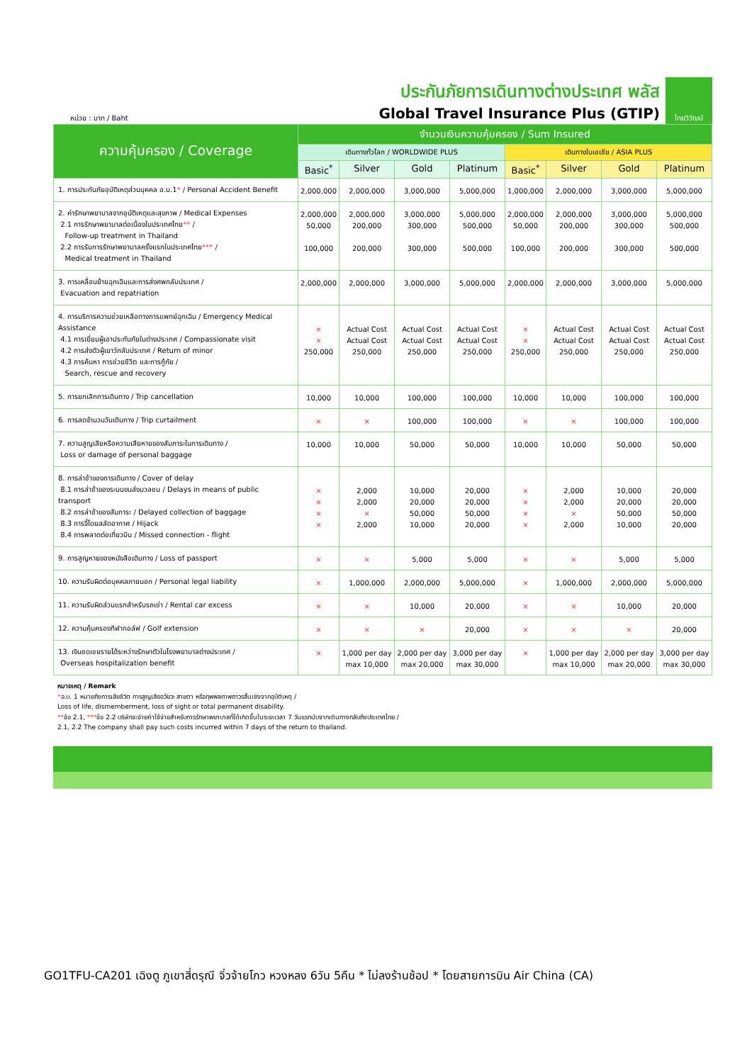หน่วย : บาท / Baht
ประกันภัยการเดินทางต่างประเทศ พลัส
Global Travel Insurance Plus (GTIP)
ไทยวิวัฒน์
| ความคุ้มครอง / Coverage | จำนวนเงินความคุ้มครอง / Sum Insured | | | | | | | |
| --- | --- | --- | --- | --- | --- | --- | --- | --- |
| | เดินทางทั่วโลก / WORLDWIDE PLUS | | | | เดินทางในเอเชีย / ASIA PLUS | | | |
| | Basic<sup>*</sup> | Silver | Gold | Platinum | Basic<sup>*</sup> | Silver | Gold | Platinum |
| 1. การประกันภัยอุบัติเหตุส่วนบุคคล อ.บ.1 * / Personal Accident Benefit | 2,000,000 | 2,000,000 | 3,000,000 | 5,000,000 | 1,000,000 | 2,000,000 | 3,000,000 | 5,000,000 |
| 2. ค่ารักษาพยาบาลจากอุบัติเหตุและสุขภาพ / Medical Expenses 2.1 การรักษาพยาบาลต่อเนื่องในประเทศไทย ** / Follow-up treatment in Thailand 2.2 การรับการรักษาพยาบาลครั้งแรกในประเทศไทย *** / Medical treatment in Thailand | 2,000,000 50,000 100,000 | 2,000,000 200,000 200,000 | 3,000,000 300,000 300,000 | 5,000,000 500,000 500,000 | 2,000,000 50,000 100,000 | 2,000,000 200,000 200,000 | 3,000,000 300,000 300,000 | 5,000,000 500,000 500,000 |
| 3. การเคลื่อนย้ายฉุกเฉินและการส่งศพกลับประเทศ / Evacuation and repatriation | 2,000,000 | 2,000,000 | 3,000,000 | 5,000,000 | 2,000,000 | 2,000,000 | 3,000,000 | 5,000,000 |
| 4. การบริการความช่วยเหลือทางการแพทย์ฉุกเฉิน / Emergency Medical Assistance 4.1 การเยี่ยมผู้เอาประกันภัยในต่างประเทศ / Compassionate visit 4.2 การส่งตัวผู้เยาว์กลับประเทศ / Return of minor 4.3 การค้นหา การช่วยชีวิต และการกู้ภัย / Search, rescue and recovery | × × 250,000 | Actual Cost Actual Cost 250,000 | Actual Cost Actual Cost 250,000 | Actual Cost Actual Cost 250,000 | × × 250,000 | Actual Cost Actual Cost 250,000 | Actual Cost Actual Cost 250,000 | Actual Cost Actual Cost 250,000 |
| 5. การยกเลิกการเดินทาง / Trip cancellation | 10,000 | 10,000 | 100,000 | 100,000 | 10,000 | 10,000 | 100,000 | 100,000 |
| 6. การลดจำนวนวันเดินทาง / Trip curtailment | × | × | 100,000 | 100,000 | × | × | 100,000 | 100,000 |
| 7. ความสูญเสียหรือความเสียหายของสัมภาระในการเดินทาง / Loss or damage of personal baggage | 10,000 | 10,000 | 50,000 | 50,000 | 10,000 | 10,000 | 50,000 | 50,000 |
| 8. การล่าช้าของการเดินทาง / Cover of delay 8.1 การล่าช้าของระบบขนส่งมวลชน / Delays in means of public transport 8.2 การล่าช้าของสัมภาระ / Delayed collection of baggage 8.3 การจี้โดยสลัดอากาศ / Hijack 8.4 การพลาดต่อเที่ยวบิน / Missed connection - flight | × × × × | 2,000 2,000 × 2,000 | 10,000 20,000 50,000 10,000 | 20,000 20,000 50,000 20,000 | × × × × | 2,000 2,000 × 2,000 | 10,000 20,000 50,000 10,000 | 20,000 20,000 50,000 20,000 |
| 9. การสูญหายของหนังสือเดินทาง / Loss of passport | × | × | 5,000 | 5,000 | × | × | 5,000 | 5,000 |
| 10. ความรับผิดต่อบุคคลภายนอก / Personal legal liability | × | 1,000,000 | 2,000,000 | 5,000,000 | × | 1,000,000 | 2,000,000 | 5,000,000 |
| 11. ความรับผิดส่วนแรกสำหรับรถเช่า / Rental car excess | × | × | 10,000 | 20,000 | × | × | 10,000 | 20,000 |
| 12. ความคุ้มครองกีฬากอล์ฟ / Golf extension | × | × | × | 20,000 | × | × | × | 20,000 |
| 13. เงินชดเชยรายได้ระหว่างรักษาตัวในโรงพยาบาลต่างประเทศ / Overseas hospitalization benefit | × | 1,000 per day max 10,000 | 2,000 per day max 20,000 | 3,000 per day max 30,000 | × | 1,000 per day max 10,000 | 2,000 per day max 20,000 | 3,000 per day max 30,000 |
หมายเหตุ / Remark
*อ.บ. 1 หมายถึงการเสียชีวิต การสูญเสียอวัยวะ สายตา หรือทุพพลภาพถาวรสิ้นเชิงจากอุบัติเหตุ /
Loss of life, dismemberment, loss of sight or total permanent disability.
**ข้อ 2.1, ***ข้อ 2.2 บริษัทจะจ่ายค่าใช้จ่ายสำหรับการรักษาพยาบาลที่ได้เกิดขึ้นในระยะเวลา 7 วันแรกนับจากเดินทางกลับถึงประเทศไทย /
2.1, 2.2 The company shall pay such costs incurred within 7 days of the return to thailand.
GO1TFU-CA201 เฉิงตู ภูเขาสี่ดรุณี จิ่วจ้ายโกว หวงหลง 6วัน 5คืน * ไม่ลงร้านช้อป * โดยสายการบิน Air China (CA)